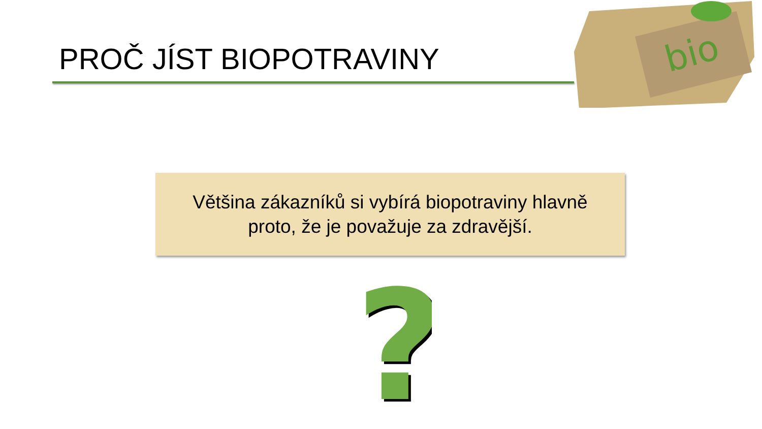PROČ JÍST BIOPOTRAVINY
bio
Většina zákazníků si vybírá biopotraviny hlavně
proto, že je považuje za zdravější.
?
?